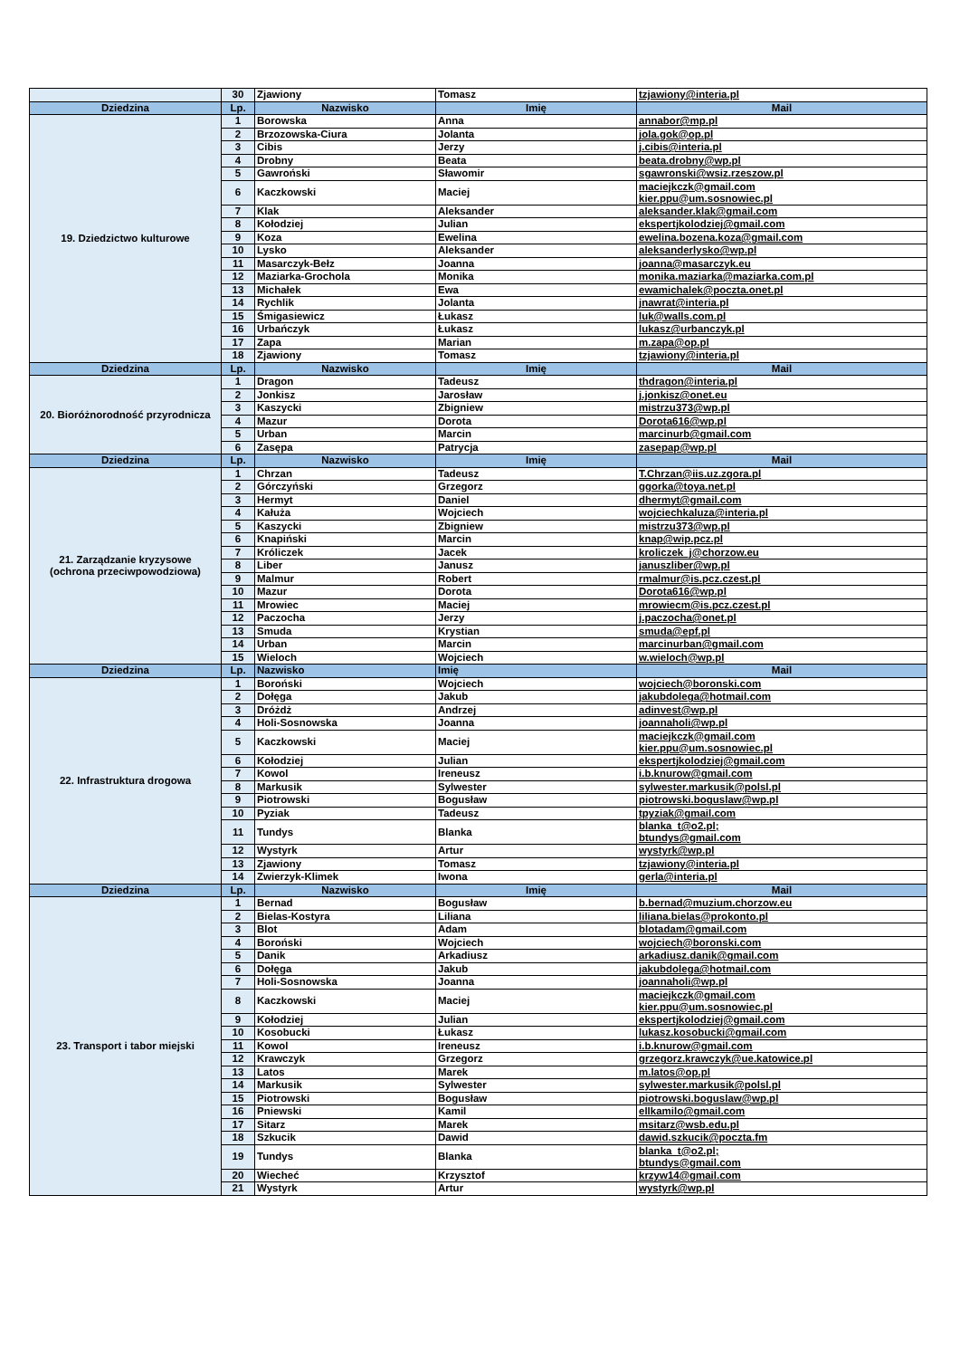| | 30 | Zjawiony | Tomasz | tzjawiony@interia.pl |
| Dziedzina | Lp. | Nazwisko | Imię | Mail |
| 19. Dziedzictwo kulturowe | 1 | Borowska | Anna | annabor@mp.pl |
| | 2 | Brzozowska-Ciura | Jolanta | jola.gok@op.pl |
| | 3 | Cibis | Jerzy | j.cibis@interia.pl |
| | 4 | Drobny | Beata | beata.drobny@wp.pl |
| | 5 | Gawroński | Sławomir | sgawronski@wsiz.rzeszow.pl |
| | 6 | Kaczkowski | Maciej | maciejkczk@gmail.com kier.ppu@um.sosnowiec.pl |
| | 7 | Klak | Aleksander | aleksander.klak@gmail.com |
| | 8 | Kołodziej | Julian | ekspertjkolodziej@gmail.com |
| | 9 | Koza | Ewelina | ewelina.bozena.koza@gmail.com |
| | 10 | Lysko | Aleksander | aleksanderlysko@wp.pl |
| | 11 | Masarczyk-Bełz | Joanna | joanna@masarczyk.eu |
| | 12 | Maziarka-Grochola | Monika | monika.maziarka@maziarka.com.pl |
| | 13 | Michałek | Ewa | ewamichalek@poczta.onet.pl |
| | 14 | Rychlik | Jolanta | jnawrat@interia.pl |
| | 15 | Śmigasiewicz | Łukasz | luk@walls.com.pl |
| | 16 | Urbańczyk | Łukasz | lukasz@urbanczyk.pl |
| | 17 | Zapa | Marian | m.zapa@op.pl |
| | 18 | Zjawiony | Tomasz | tzjawiony@interia.pl |
| Dziedzina | Lp. | Nazwisko | Imię | Mail |
| 20. Bioróżnorodność przyrodnicza | 1 | Dragon | Tadeusz | thdragon@interia.pl |
| | 2 | Jonkisz | Jarosław | j.jonkisz@onet.eu |
| | 3 | Kaszycki | Zbigniew | mistrzu373@wp.pl |
| | 4 | Mazur | Dorota | Dorota616@wp.pl |
| | 5 | Urban | Marcin | marcinurb@gmail.com |
| | 6 | Zasępa | Patrycja | zasepap@wp.pl |
| Dziedzina | Lp. | Nazwisko | Imię | Mail |
| 21. Zarządzanie kryzysowe (ochrona przeciwpowodziowa) | 1 | Chrzan | Tadeusz | T.Chrzan@iis.uz.zgora.pl |
| | 2 | Górczyński | Grzegorz | ggorka@toya.net.pl |
| | 3 | Hermyt | Daniel | dhermyt@gmail.com |
| | 4 | Kałuża | Wojciech | wojciechkaluza@interia.pl |
| | 5 | Kaszycki | Zbigniew | mistrzu373@wp.pl |
| | 6 | Knapiński | Marcin | knap@wip.pcz.pl |
| | 7 | Króliczek | Jacek | kroliczek_j@chorzow.eu |
| | 8 | Liber | Janusz | januszliber@wp.pl |
| | 9 | Malmur | Robert | rmalmur@is.pcz.czest.pl |
| | 10 | Mazur | Dorota | Dorota616@wp.pl |
| | 11 | Mrowiec | Maciej | mrowiecm@is.pcz.czest.pl |
| | 12 | Paczocha | Jerzy | j.paczocha@onet.pl |
| | 13 | Smuda | Krystian | smuda@epf.pl |
| | 14 | Urban | Marcin | marcinurban@gmail.com |
| | 15 | Wieloch | Wojciech | w.wieloch@wp.pl |
| Dziedzina | Lp. | Nazwisko | Imię | Mail |
| 22. Infrastruktura drogowa | 1 | Boroński | Wojciech | wojciech@boronski.com |
| | 2 | Dołęga | Jakub | jakubdolega@hotmail.com |
| | 3 | Dróżdż | Andrzej | adinvest@wp.pl |
| | 4 | Holi-Sosnowska | Joanna | joannaholi@wp.pl |
| | 5 | Kaczkowski | Maciej | maciejkczk@gmail.com kier.ppu@um.sosnowiec.pl |
| | 6 | Kołodziej | Julian | ekspertjkolodziej@gmail.com |
| | 7 | Kowol | Ireneusz | i.b.knurow@gmail.com |
| | 8 | Markusik | Sylwester | sylwester.markusik@polsl.pl |
| | 9 | Piotrowski | Bogusław | piotrowski.boguslaw@wp.pl |
| | 10 | Pyziak | Tadeusz | tpyziak@gmail.com |
| | 11 | Tundys | Blanka | blanka_t@o2.pl; btundys@gmail.com |
| | 12 | Wystyrk | Artur | wystyrk@wp.pl |
| | 13 | Zjawiony | Tomasz | tzjawiony@interia.pl |
| | 14 | Zwierzyk-Klimek | Iwona | gerla@interia.pl |
| Dziedzina | Lp. | Nazwisko | Imię | Mail |
| 23. Transport i tabor miejski | 1 | Bernad | Bogusław | b.bernad@muzium.chorzow.eu |
| | 2 | Bielas-Kostyra | Liliana | liliana.bielas@prokonto.pl |
| | 3 | Blot | Adam | blotadam@gmail.com |
| | 4 | Boroński | Wojciech | wojciech@boronski.com |
| | 5 | Danik | Arkadiusz | arkadiusz.danik@gmail.com |
| | 6 | Dołęga | Jakub | jakubdolega@hotmail.com |
| | 7 | Holi-Sosnowska | Joanna | joannaholi@wp.pl |
| | 8 | Kaczkowski | Maciej | maciejkczk@gmail.com kier.ppu@um.sosnowiec.pl |
| | 9 | Kołodziej | Julian | ekspertjkolodziej@gmail.com |
| | 10 | Kosobucki | Łukasz | lukasz.kosobucki@gmail.com |
| | 11 | Kowol | Ireneusz | i.b.knurow@gmail.com |
| | 12 | Krawczyk | Grzegorz | grzegorz.krawczyk@ue.katowice.pl |
| | 13 | Latos | Marek | m.latos@op.pl |
| | 14 | Markusik | Sylwester | sylwester.markusik@polsl.pl |
| | 15 | Piotrowski | Bogusław | piotrowski.boguslaw@wp.pl |
| | 16 | Pniewski | Kamil | ellkamilo@gmail.com |
| | 17 | Sitarz | Marek | msitarz@wsb.edu.pl |
| | 18 | Szkucik | Dawid | dawid.szkucik@poczta.fm |
| | 19 | Tundys | Blanka | blanka_t@o2.pl; btundys@gmail.com |
| | 20 | Wiecheć | Krzysztof | krzyw14@gmail.com |
| | 21 | Wystyrk | Artur | wystyrk@wp.pl |